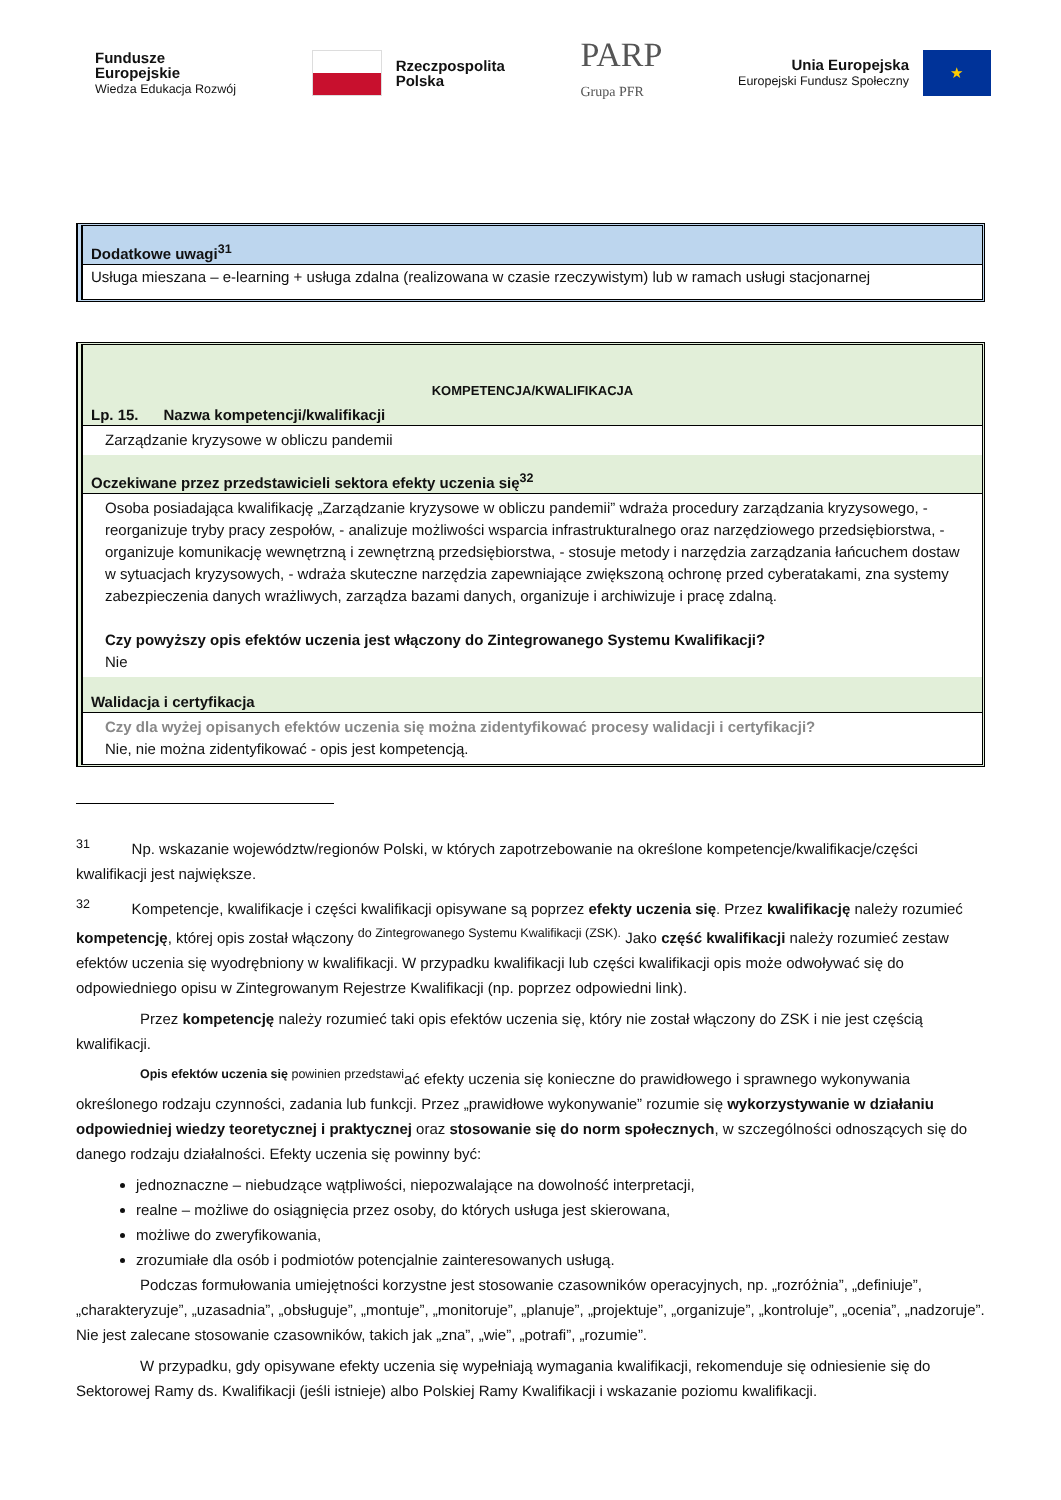Fundusze
Europejskie
Wiedza Edukacja Rozwój
Rzeczpospolita
Polska
PARP
Grupa PFR
Unia Europejska
Europejski Fundusz Społeczny
★
Dodatkowe uwagi<sup>31</sup>
Usługa mieszana – e-learning + usługa zdalna (realizowana w czasie rzeczywistym) lub w ramach usługi stacjonarnej
KOMPETENCJA/KWALIFIKACJA
Lp. 15. Nazwa kompetencji/kwalifikacji
Zarządzanie kryzysowe w obliczu pandemii
Oczekiwane przez przedstawicieli sektora efekty uczenia się<sup>32</sup>
Osoba posiadająca kwalifikację „Zarządzanie kryzysowe w obliczu pandemii” wdraża procedury zarządzania kryzysowego, - reorganizuje tryby pracy zespołów, - analizuje możliwości wsparcia infrastrukturalnego oraz narzędziowego przedsiębiorstwa, - organizuje komunikację wewnętrzną i zewnętrzną przedsiębiorstwa, - stosuje metody i narzędzia zarządzania łańcuchem dostaw w sytuacjach kryzysowych, - wdraża skuteczne narzędzia zapewniające zwiększoną ochronę przed cyberatakami, zna systemy zabezpieczenia danych wrażliwych, zarządza bazami danych, organizuje i archiwizuje i pracę zdalną.
Czy powyższy opis efektów uczenia jest włączony do Zintegrowanego Systemu Kwalifikacji?
Nie
Walidacja i certyfikacja
Czy dla wyżej opisanych efektów uczenia się można zidentyfikować procesy walidacji i certyfikacji?
Nie, nie można zidentyfikować - opis jest kompetencją.
<sup>31</sup> Np. wskazanie województw/regionów Polski, w których zapotrzebowanie na określone kompetencje/kwalifikacje/części kwalifikacji jest największe.
<sup>32</sup> Kompetencje, kwalifikacje i części kwalifikacji opisywane są poprzez efekty uczenia się. Przez kwalifikację należy rozumieć kompetencję, której opis został włączony <sup>do Zintegrowanego Systemu Kwalifikacji (ZSK).</sup> Jako część kwalifikacji należy rozumieć zestaw efektów uczenia się wyodrębniony w kwalifikacji. W przypadku kwalifikacji lub części kwalifikacji opis może odwoływać się do odpowiedniego opisu w Zintegrowanym Rejestrze Kwalifikacji (np. poprzez odpowiedni link).
Przez kompetencję należy rozumieć taki opis efektów uczenia się, który nie został włączony do ZSK i nie jest częścią kwalifikacji.
<sup>Opis efektów uczenia się powinien przedstawi</sup>ać efekty uczenia się konieczne do prawidłowego i sprawnego wykonywania określonego rodzaju czynności, zadania lub funkcji. Przez „prawidłowe wykonywanie” rozumie się wykorzystywanie w działaniu odpowiedniej wiedzy teoretycznej i praktycznej oraz stosowanie się do norm społecznych, w szczególności odnoszących się do danego rodzaju działalności. Efekty uczenia się powinny być:
jednoznaczne – niebudzące wątpliwości, niepozwalające na dowolność interpretacji,
realne – możliwe do osiągnięcia przez osoby, do których usługa jest skierowana,
możliwe do zweryfikowania,
zrozumiałe dla osób i podmiotów potencjalnie zainteresowanych usługą.
Podczas formułowania umiejętności korzystne jest stosowanie czasowników operacyjnych, np. „rozróżnia”, „definiuje”, „charakteryzuje”, „uzasadnia”, „obsługuje”, „montuje”, „monitoruje”, „planuje”, „projektuje”, „organizuje”, „kontroluje”, „ocenia”, „nadzoruje”. Nie jest zalecane stosowanie czasowników, takich jak „zna”, „wie”, „potrafi”, „rozumie”.
W przypadku, gdy opisywane efekty uczenia się wypełniają wymagania kwalifikacji, rekomenduje się odniesienie się do Sektorowej Ramy ds. Kwalifikacji (jeśli istnieje) albo Polskiej Ramy Kwalifikacji i wskazanie poziomu kwalifikacji.